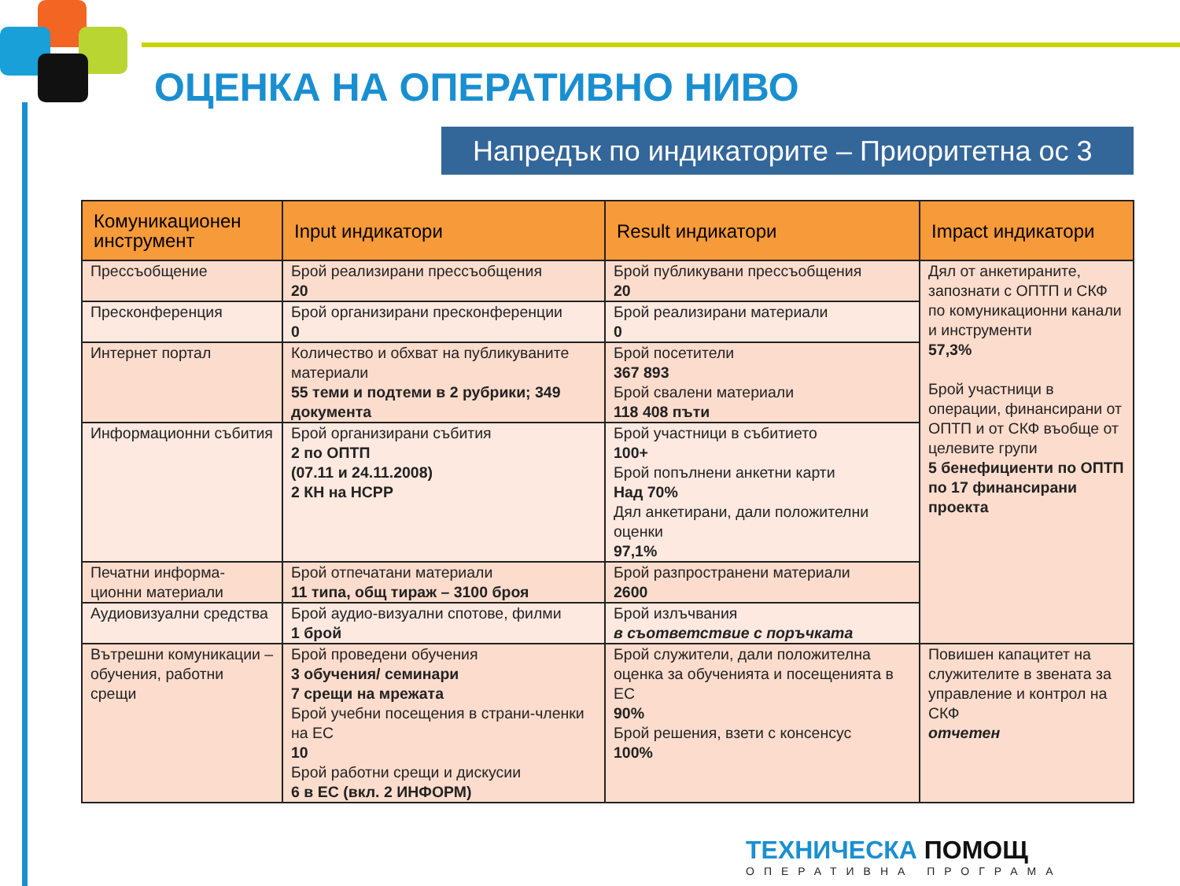ОЦЕНКА НА ОПЕРАТИВНО НИВО
Напредък по индикаторите – Приоритетна ос 3
| Комуникационен инструмент | Input индикатори | Result индикатори | Impact индикатори |
| --- | --- | --- | --- |
| Прессъобщение | Брой реализирани прессъобщения 20 | Брой публикувани прессъобщения 20 | Дял от анкетираните, запознати с ОПТП и СКФ по комуникационни канали и инструменти 57,3% Брой участници в операции, финансирани от ОПТП и от СКФ въобще от целевите групи 5 бенефициенти по ОПТП по 17 финансирани проекта |
| Пресконференция | Брой организирани пресконференции 0 | Брой реализирани материали 0 | |
| Интернет портал | Количество и обхват на публикуваните материали 55 теми и подтеми в 2 рубрики; 349 документа | Брой посетители 367 893 Брой свалени материали 118 408 пъти | |
| Информационни събития | Брой организирани събития 2 по ОПТП (07.11 и 24.11.2008) 2 КН на НСРР | Брой участници в събитието 100+ Брой попълнени анкетни карти Над 70% Дял анкетирани, дали положителни оценки 97,1% | |
| Печатни информа-ционни материали | Брой отпечатани материали 11 типа, общ тираж – 3100 броя | Брой разпространени материали 2600 | |
| Аудиовизуални средства | Брой аудио-визуални спотове, филми 1 брой | Брой излъчвания в съответствие с поръчката | |
| Вътрешни комуникации – обучения, работни срещи | Брой проведени обучения 3 обучения/ семинари 7 срещи на мрежата Брой учебни посещения в страни-членки на ЕС 10 Брой работни срещи и дискусии 6 в ЕС (вкл. 2 ИНФОРМ) | Брой служители, дали положителна оценка за обученията и посещенията в ЕС 90% Брой решения, взети с консенсус 100% | Повишен капацитет на служителите в звената за управление и контрол на СКФ отчетен |
ТЕХНИЧЕСКА ПОМОЩ
ОПЕРАТИВНА ПРОГРАМА